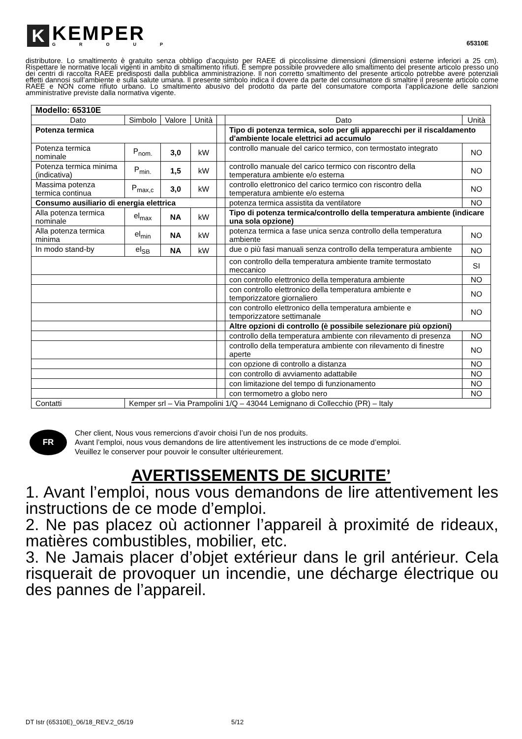K
KEMPER
GROUP
65310E
distributore. Lo smaltimento è gratuito senza obbligo d’acquisto per RAEE di piccolissime dimensioni (dimensioni esterne inferiori a 25 cm). Rispettare le normative locali vigenti in ambito di smaltimento rifiuti. È sempre possibile provvedere allo smaltimento del presente articolo presso uno dei centri di raccolta RAEE predisposti dalla pubblica amministrazione. Il non corretto smaltimento del presente articolo potrebbe avere potenziali effetti dannosi sull’ambiente e sulla salute umana. Il presente simbolo indica il dovere da parte del consumatore di smaltire il presente articolo come RAEE e NON come rifiuto urbano. Lo smaltimento abusivo del prodotto da parte del consumatore comporta l’applicazione delle sanzioni amministrative previste dalla normativa vigente.
| Modello: 65310E | | | | | | |
| Dato | Simbolo | Valore | Unità | | Dato | Unità |
| Potenza termica | | | | | Tipo di potenza termica, solo per gli apparecchi per il riscaldamento d'ambiente locale elettrici ad accumulo | |
| Potenza termica nominale | P<sub>nom.</sub> | 3,0 | kW | | controllo manuale del carico termico, con termostato integrato | NO |
| Potenza termica minima (indicativa) | P<sub>min.</sub> | 1,5 | kW | | controllo manuale del carico termico con riscontro della temperatura ambiente e/o esterna | NO |
| Massima potenza termica continua | P<sub>max,c</sub> | 3,0 | kW | | controllo elettronico del carico termico con riscontro della temperatura ambiente e/o esterna | NO |
| Consumo ausiliario di energia elettrica | | | | | potenza termica assistita da ventilatore | NO |
| Alla potenza termica nominale | el<sub>max</sub> | NA | kW | | Tipo di potenza termica/controllo della temperatura ambiente (indicare una sola opzione) | |
| Alla potenza termica minima | el<sub>min</sub> | NA | kW | | potenza termica a fase unica senza controllo della temperatura ambiente | NO |
| In modo stand-by | el<sub>SB</sub> | NA | kW | | due o più fasi manuali senza controllo della temperatura ambiente | NO |
| | | | | | con controllo della temperatura ambiente tramite termostato meccanico | SI |
| | | | | | con controllo elettronico della temperatura ambiente | NO |
| | | | | | con controllo elettronico della temperatura ambiente e temporizzatore giornaliero | NO |
| | | | | | con controllo elettronico della temperatura ambiente e temporizzatore settimanale | NO |
| | | | | | Altre opzioni di controllo (è possibile selezionare più opzioni) | |
| | | | | | controllo della temperatura ambiente con rilevamento di presenza | NO |
| | | | | | controllo della temperatura ambiente con rilevamento di finestre aperte | NO |
| | | | | | con opzione di controllo a distanza | NO |
| | | | | | con controllo di avviamento adattabile | NO |
| | | | | | con limitazione del tempo di funzionamento | NO |
| | | | | | con termometro a globo nero | NO |
| Contatti | Kemper srl – Via Prampolini 1/Q – 43044 Lemignano di Collecchio (PR) – Italy | | | | | |
FR
Cher client, Nous vous remercions d’avoir choisi l’un de nos produits.
Avant l’emploi, nous vous demandons de lire attentivement les instructions de ce mode d’emploi.
Veuillez le conserver pour pouvoir le consulter ultérieurement.
AVERTISSEMENTS DE SICURITE’
1. Avant l’emploi, nous vous demandons de lire attentivement les instructions de ce mode d’emploi.
2. Ne pas placez où actionner l’appareil à proximité de rideaux, matières combustibles, mobilier, etc.
3. Ne Jamais placer d’objet extérieur dans le gril antérieur. Cela risquerait de provoquer un incendie, une décharge électrique ou des pannes de l’appareil.
DT Istr (65310E)_06/18_REV.2_05/19
5/12